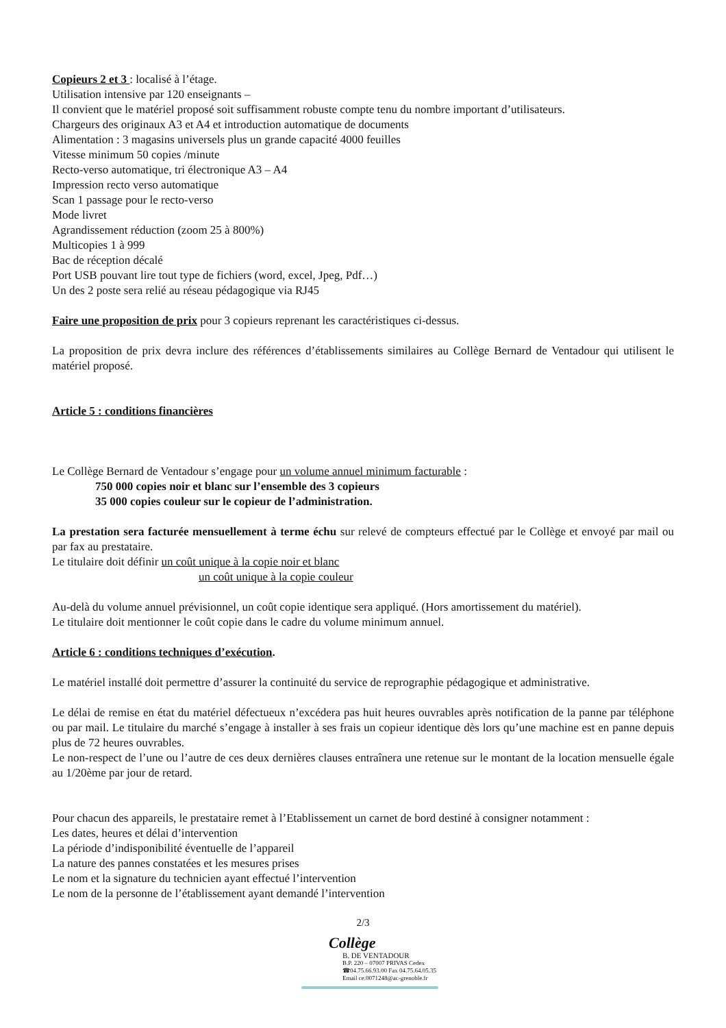Copieurs 2 et 3 : localisé à l’étage.
Utilisation intensive par 120 enseignants –
Il convient que le matériel proposé soit suffisamment robuste compte tenu du nombre important d’utilisateurs.
Chargeurs des originaux A3 et A4 et introduction automatique de documents
Alimentation : 3 magasins universels plus un grande capacité 4000 feuilles
Vitesse minimum 50 copies /minute
Recto-verso automatique, tri électronique A3 – A4
Impression recto verso automatique
Scan 1 passage pour le recto-verso
Mode livret
Agrandissement réduction (zoom 25 à 800%)
Multicopies 1 à 999
Bac de réception décalé
Port USB pouvant lire tout type de fichiers (word, excel, Jpeg, Pdf…)
Un des 2 poste sera relié au réseau pédagogique via RJ45
Faire une proposition de prix pour 3 copieurs reprenant les caractéristiques ci-dessus.
La proposition de prix devra inclure des références d’établissements similaires au Collège Bernard de Ventadour qui utilisent le matériel proposé.
Article 5 : conditions financières
Le Collège Bernard de Ventadour s’engage pour un volume annuel minimum facturable :
750 000 copies noir et blanc sur l’ensemble des 3 copieurs
35 000 copies couleur sur le copieur de l’administration.
La prestation sera facturée mensuellement à terme échu sur relevé de compteurs effectué par le Collège et envoyé par mail ou par fax au prestataire.
Le titulaire doit définir un coût unique à la copie noir et blanc
un coût unique à la copie couleur
Au-delà du volume annuel prévisionnel, un coût copie identique sera appliqué. (Hors amortissement du matériel).
Le titulaire doit mentionner le coût copie dans le cadre du volume minimum annuel.
Article 6 : conditions techniques d’exécution.
Le matériel installé doit permettre d’assurer la continuité du service de reprographie pédagogique et administrative.
Le délai de remise en état du matériel défectueux n’excédera pas huit heures ouvrables après notification de la panne par téléphone ou par mail. Le titulaire du marché s’engage à installer à ses frais un copieur identique dès lors qu’une machine est en panne depuis plus de 72 heures ouvrables.
Le non-respect de l’une ou l’autre de ces deux dernières clauses entraînera une retenue sur le montant de la location mensuelle égale au 1/20ème par jour de retard.
Pour chacun des appareils, le prestataire remet à l’Etablissement un carnet de bord destiné à consigner notamment :
Les dates, heures et délai d’intervention
La période d’indisponibilité éventuelle de l’appareil
La nature des pannes constatées et les mesures prises
Le nom et la signature du technicien ayant effectué l’intervention
Le nom de la personne de l’établissement ayant demandé l’intervention
2/3
Collège
B. DE VENTADOUR
B.P. 220 – 07007 PRIVAS Cedex
☎04.75.66.93.00 Fax 04.75.64.05.35
Email ce.0071248@ac-grenoble.fr